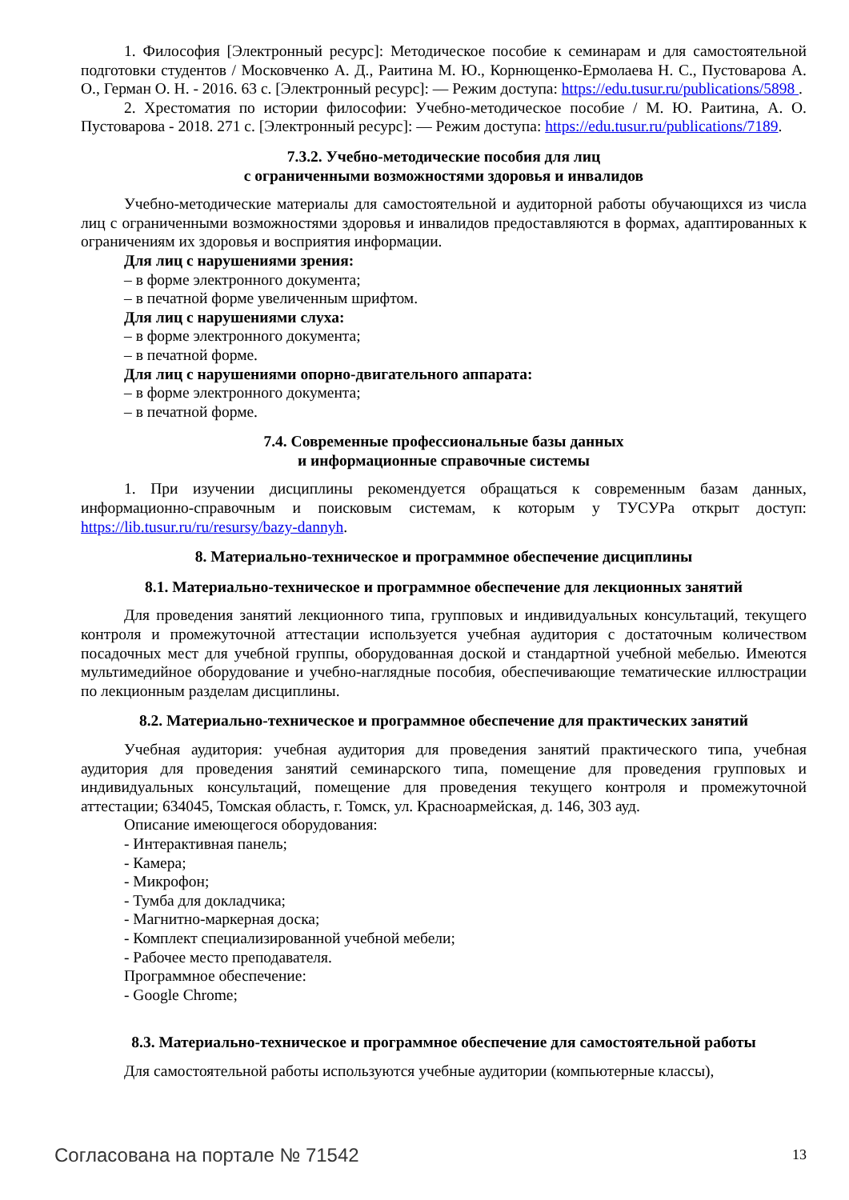1. Философия [Электронный ресурс]: Методическое пособие к семинарам и для самостоятельной подготовки студентов / Московченко А. Д., Раитина М. Ю., Корнющенко-Ермолаева Н. С., Пустоварова А. О., Герман О. Н. - 2016. 63 с. [Электронный ресурс]: — Режим доступа: https://edu.tusur.ru/publications/5898 .
2. Хрестоматия по истории философии: Учебно-методическое пособие / М. Ю. Раитина, А. О. Пустоварова - 2018. 271 с. [Электронный ресурс]: — Режим доступа: https://edu.tusur.ru/publications/7189.
7.3.2. Учебно-методические пособия для лиц
с ограниченными возможностями здоровья и инвалидов
Учебно-методические материалы для самостоятельной и аудиторной работы обучающихся из числа лиц с ограниченными возможностями здоровья и инвалидов предоставляются в формах, адаптированных к ограничениям их здоровья и восприятия информации.
Для лиц с нарушениями зрения:
– в форме электронного документа;
– в печатной форме увеличенным шрифтом.
Для лиц с нарушениями слуха:
– в форме электронного документа;
– в печатной форме.
Для лиц с нарушениями опорно-двигательного аппарата:
– в форме электронного документа;
– в печатной форме.
7.4. Современные профессиональные базы данных
и информационные справочные системы
1. При изучении дисциплины рекомендуется обращаться к современным базам данных, информационно-справочным и поисковым системам, к которым у ТУСУРа открыт доступ: https://lib.tusur.ru/ru/resursy/bazy-dannyh.
8. Материально-техническое и программное обеспечение дисциплины
8.1. Материально-техническое и программное обеспечение для лекционных занятий
Для проведения занятий лекционного типа, групповых и индивидуальных консультаций, текущего контроля и промежуточной аттестации используется учебная аудитория с достаточным количеством посадочных мест для учебной группы, оборудованная доской и стандартной учебной мебелью. Имеются мультимедийное оборудование и учебно-наглядные пособия, обеспечивающие тематические иллюстрации по лекционным разделам дисциплины.
8.2. Материально-техническое и программное обеспечение для практических занятий
Учебная аудитория: учебная аудитория для проведения занятий практического типа, учебная аудитория для проведения занятий семинарского типа, помещение для проведения групповых и индивидуальных консультаций, помещение для проведения текущего контроля и промежуточной аттестации; 634045, Томская область, г. Томск, ул. Красноармейская, д. 146, 303 ауд.
Описание имеющегося оборудования:
- Интерактивная панель;
- Камера;
- Микрофон;
- Тумба для докладчика;
- Магнитно-маркерная доска;
- Комплект специализированной учебной мебели;
- Рабочее место преподавателя.
Программное обеспечение:
- Google Chrome;
8.3. Материально-техническое и программное обеспечение для самостоятельной работы
Для самостоятельной работы используются учебные аудитории (компьютерные классы),
Согласована на портале № 71542 13